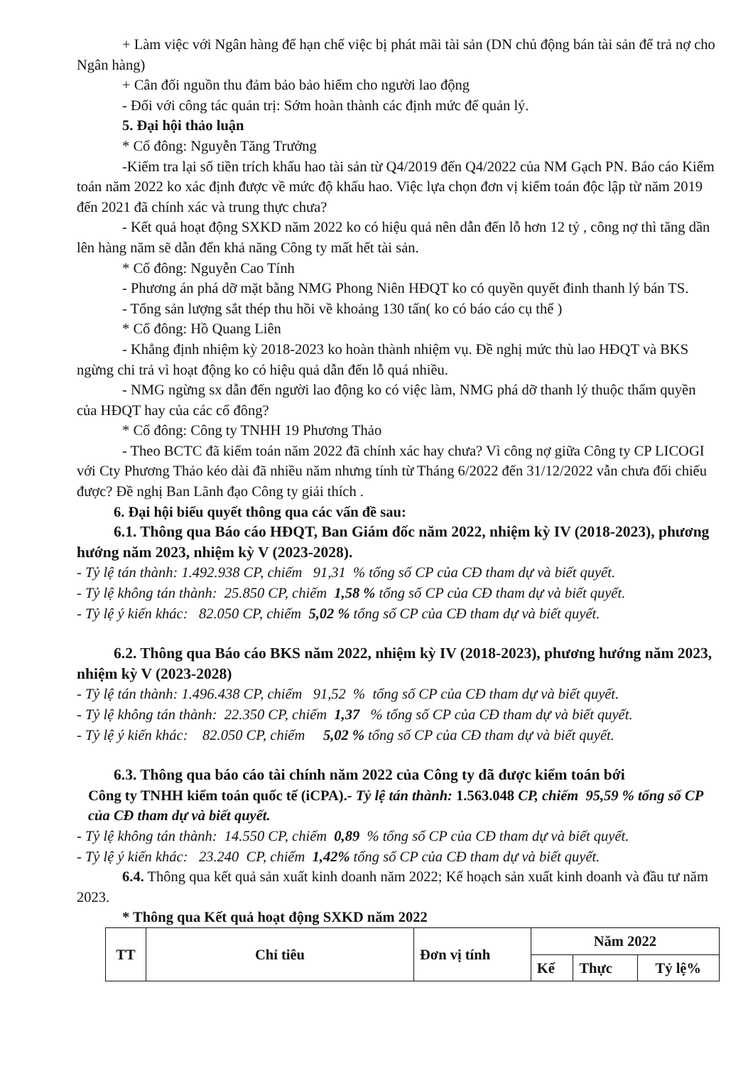+ Làm việc với Ngân hàng để hạn chế việc bị phát mãi tài sản (DN chủ động bán tài sản để trả nợ cho Ngân hàng)
+ Cân đối nguồn thu đảm bảo bảo hiểm cho người lao động
- Đối với công tác quản trị: Sớm hoàn thành các định mức để quản lý.
5. Đại hội thảo luận
* Cổ đông: Nguyễn Tăng Trưởng
-Kiểm tra lại số tiền trích khấu hao tài sản từ Q4/2019 đến Q4/2022 của NM Gạch PN. Báo cáo Kiểm toán năm 2022 ko xác định được về mức độ khấu hao. Việc lựa chọn đơn vị kiểm toán độc lập từ năm 2019 đến 2021 đã chính xác và trung thực chưa?
- Kết quả hoạt động SXKD năm 2022 ko có hiệu quả nên dẫn đến lỗ hơn 12 tỷ , công nợ thì tăng dần lên hàng năm sẽ dẫn đến khả năng Công ty mất hết tài sản.
* Cổ đông: Nguyễn Cao Tính
- Phương án phá dỡ mặt bằng NMG Phong Niên HĐQT ko có quyền quyết đinh thanh lý bán TS.
- Tổng sản lượng sắt thép thu hồi về khoảng 130 tấn( ko có báo cáo cụ thể )
* Cổ đông: Hồ Quang Liên
- Khẳng định nhiệm kỳ 2018-2023 ko hoàn thành nhiệm vụ. Đề nghị mức thù lao HĐQT và BKS ngừng chi trả vì hoạt động ko có hiệu quả dẫn đến lỗ quá nhiều.
- NMG ngừng sx dẫn đến người lao động ko có việc làm, NMG phá dỡ thanh lý thuộc thẩm quyền của HĐQT hay của các cổ đông?
* Cổ đông: Công ty TNHH 19 Phương Thảo
- Theo BCTC đã kiểm toán năm 2022 đã chính xác hay chưa? Vì công nợ giữa Công ty CP LICOGI với Cty Phương Thảo kéo dài đã nhiều năm nhưng tính từ Tháng 6/2022 đến 31/12/2022 vẫn chưa đối chiếu được? Đề nghị Ban Lãnh đạo Công ty giải thích .
6. Đại hội biểu quyết thông qua các vấn đề sau:
6.1. Thông qua Báo cáo HĐQT, Ban Giám đốc năm 2022, nhiệm kỳ IV (2018-2023), phương hướng năm 2023, nhiệm kỳ V (2023-2028).
- Tỷ lệ tán thành: 1.492.938 CP, chiếm 91,31 % tổng số CP của CĐ tham dự và biết quyết.
- Tỷ lệ không tán thành: 25.850 CP, chiếm 1,58 % tổng số CP của CĐ tham dự và biết quyết.
- Tỷ lệ ý kiến khác: 82.050 CP, chiếm 5,02 % tổng số CP của CĐ tham dự và biết quyết.
6.2. Thông qua Báo cáo BKS năm 2022, nhiệm kỳ IV (2018-2023), phương hướng năm 2023, nhiệm kỳ V (2023-2028)
- Tỷ lệ tán thành: 1.496.438 CP, chiếm 91,52 % tổng số CP của CĐ tham dự và biết quyết.
- Tỷ lệ không tán thành: 22.350 CP, chiếm 1,37 % tổng số CP của CĐ tham dự và biết quyết.
- Tỷ lệ ý kiến khác: 82.050 CP, chiếm 5,02 % tổng số CP của CĐ tham dự và biết quyết.
6.3. Thông qua báo cáo tài chính năm 2022 của Công ty đã được kiểm toán bới
Công ty TNHH kiểm toán quốc tế (iCPA).- Tỷ lệ tán thành: 1.563.048 CP, chiếm 95,59 % tổng số CP của CĐ tham dự và biết quyết.
- Tỷ lệ không tán thành: 14.550 CP, chiếm 0,89 % tổng số CP của CĐ tham dự và biết quyết.
- Tỷ lệ ý kiến khác: 23.240 CP, chiếm 1,42% tổng số CP của CĐ tham dự và biết quyết.
6.4. Thông qua kết quả sản xuất kinh doanh năm 2022; Kế hoạch sản xuất kinh doanh và đầu tư năm 2023.
* Thông qua Kết quả hoạt động SXKD năm 2022
| TT | Chỉ tiêu | Đơn vị tính | Năm 2022 | | |
| --- | --- | --- | --- | --- | --- |
| | | | Kế | Thực | Tỷ lệ% |